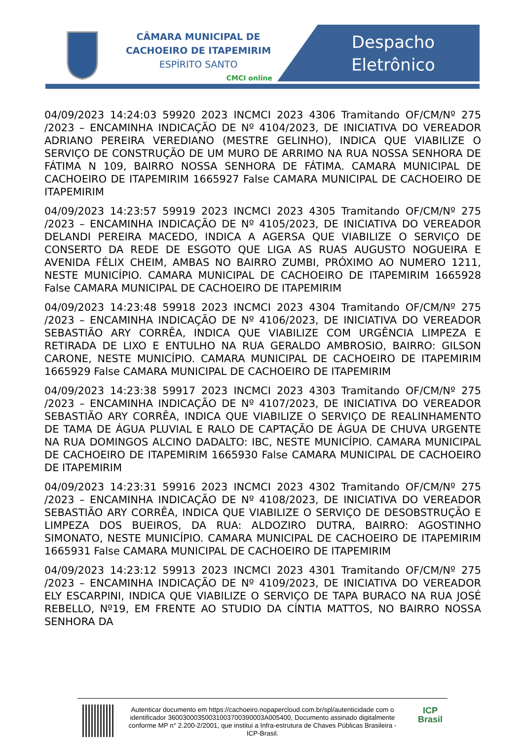CÂMARA MUNICIPAL DE
CACHOEIRO DE ITAPEMIRIM
ESPÍRITO SANTO
CMCI online
Despacho
Eletrônico
04/09/2023 14:24:03 59920 2023 INCMCI 2023 4306 Tramitando OF/CM/Nº 275 /2023 – ENCAMINHA INDICAÇÃO DE Nº 4104/2023, DE INICIATIVA DO VEREADOR ADRIANO PEREIRA VEREDIANO (MESTRE GELINHO), INDICA QUE VIABILIZE O SERVIÇO DE CONSTRUÇÃO DE UM MURO DE ARRIMO NA RUA NOSSA SENHORA DE FÁTIMA N 109, BAIRRO NOSSA SENHORA DE FÁTIMA. CAMARA MUNICIPAL DE CACHOEIRO DE ITAPEMIRIM 1665927 False CAMARA MUNICIPAL DE CACHOEIRO DE ITAPEMIRIM
04/09/2023 14:23:57 59919 2023 INCMCI 2023 4305 Tramitando OF/CM/Nº 275 /2023 – ENCAMINHA INDICAÇÃO DE Nº 4105/2023, DE INICIATIVA DO VEREADOR DELANDI PEREIRA MACEDO, INDICA A AGERSA QUE VIABILIZE O SERVIÇO DE CONSERTO DA REDE DE ESGOTO QUE LIGA AS RUAS AUGUSTO NOGUEIRA E AVENIDA FÉLIX CHEIM, AMBAS NO BAIRRO ZUMBI, PRÓXIMO AO NUMERO 1211, NESTE MUNICÍPIO. CAMARA MUNICIPAL DE CACHOEIRO DE ITAPEMIRIM 1665928 False CAMARA MUNICIPAL DE CACHOEIRO DE ITAPEMIRIM
04/09/2023 14:23:48 59918 2023 INCMCI 2023 4304 Tramitando OF/CM/Nº 275 /2023 – ENCAMINHA INDICAÇÃO DE Nº 4106/2023, DE INICIATIVA DO VEREADOR SEBASTIÃO ARY CORRÊA, INDICA QUE VIABILIZE COM URGÊNCIA LIMPEZA E RETIRADA DE LIXO E ENTULHO NA RUA GERALDO AMBROSIO, BAIRRO: GILSON CARONE, NESTE MUNICÍPIO. CAMARA MUNICIPAL DE CACHOEIRO DE ITAPEMIRIM 1665929 False CAMARA MUNICIPAL DE CACHOEIRO DE ITAPEMIRIM
04/09/2023 14:23:38 59917 2023 INCMCI 2023 4303 Tramitando OF/CM/Nº 275 /2023 – ENCAMINHA INDICAÇÃO DE Nº 4107/2023, DE INICIATIVA DO VEREADOR SEBASTIÃO ARY CORRÊA, INDICA QUE VIABILIZE O SERVIÇO DE REALINHAMENTO DE TAMA DE ÁGUA PLUVIAL E RALO DE CAPTAÇÃO DE ÁGUA DE CHUVA URGENTE NA RUA DOMINGOS ALCINO DADALTO: IBC, NESTE MUNICÍPIO. CAMARA MUNICIPAL DE CACHOEIRO DE ITAPEMIRIM 1665930 False CAMARA MUNICIPAL DE CACHOEIRO DE ITAPEMIRIM
04/09/2023 14:23:31 59916 2023 INCMCI 2023 4302 Tramitando OF/CM/Nº 275 /2023 – ENCAMINHA INDICAÇÃO DE Nº 4108/2023, DE INICIATIVA DO VEREADOR SEBASTIÃO ARY CORRÊA, INDICA QUE VIABILIZE O SERVIÇO DE DESOBSTRUÇÃO E LIMPEZA DOS BUEIROS, DA RUA: ALDOZIRO DUTRA, BAIRRO: AGOSTINHO SIMONATO, NESTE MUNICÍPIO. CAMARA MUNICIPAL DE CACHOEIRO DE ITAPEMIRIM 1665931 False CAMARA MUNICIPAL DE CACHOEIRO DE ITAPEMIRIM
04/09/2023 14:23:12 59913 2023 INCMCI 2023 4301 Tramitando OF/CM/Nº 275 /2023 – ENCAMINHA INDICAÇÃO DE Nº 4109/2023, DE INICIATIVA DO VEREADOR ELY ESCARPINI, INDICA QUE VIABILIZE O SERVIÇO DE TAPA BURACO NA RUA JOSÉ REBELLO, Nº19, EM FRENTE AO STUDIO DA CÍNTIA MATTOS, NO BAIRRO NOSSA SENHORA DA
Autenticar documento em https://cachoeiro.nopapercloud.com.br/spl/autenticidade com o identificador 36003000350031003700390003A005400, Documento assinado digitalmente conforme MP n° 2.200-2/2001, que institui a Infra-estrutura de Chaves Públicas Brasileira - ICP-Brasil.
ICP
Brasil